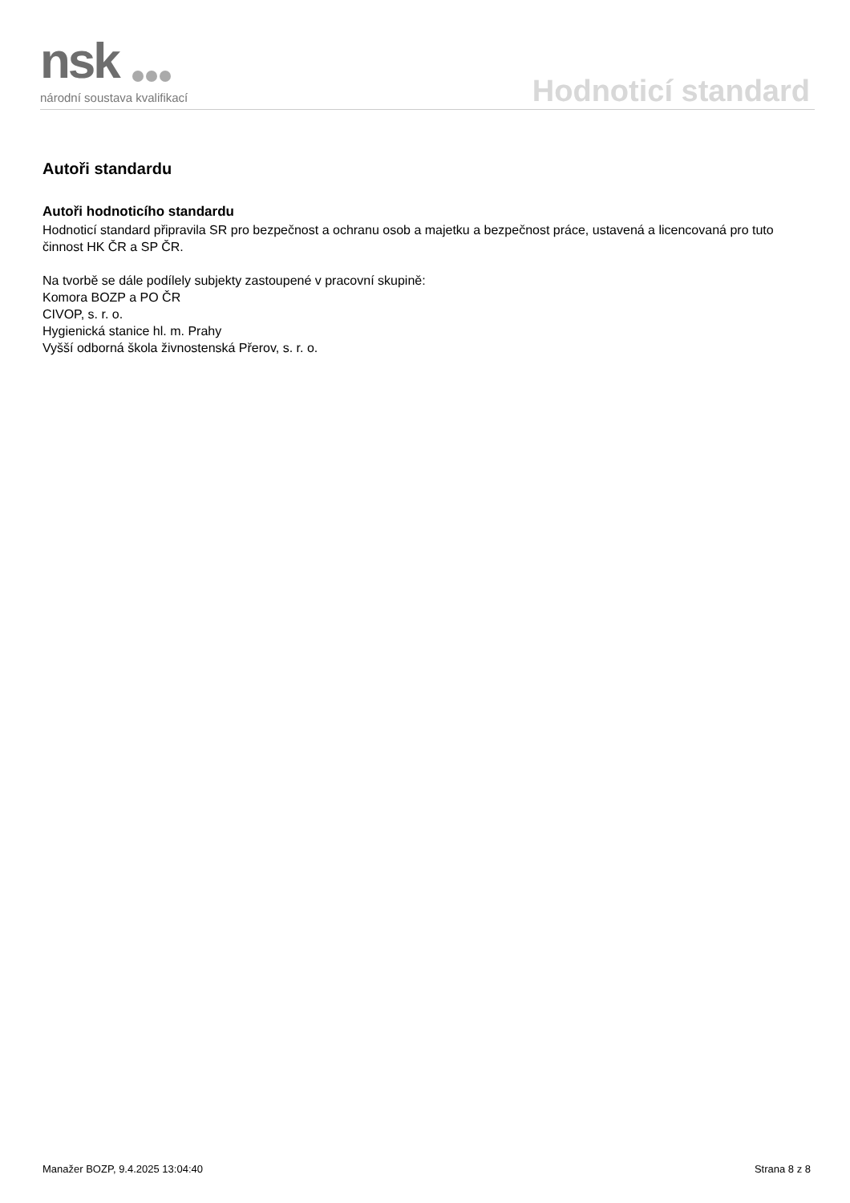nsk
národní soustava kvalifikací
Hodnoticí standard
Autoři standardu
Autoři hodnoticího standardu
Hodnoticí standard připravila SR pro bezpečnost a ochranu osob a majetku a bezpečnost práce, ustavená a licencovaná pro tuto činnost HK ČR a SP ČR.
Na tvorbě se dále podílely subjekty zastoupené v pracovní skupině:
Komora BOZP a PO ČR
CIVOP, s. r. o.
Hygienická stanice hl. m. Prahy
Vyšší odborná škola živnostenská Přerov, s. r. o.
Manažer BOZP, 9.4.2025 13:04:40 Strana 8 z 8